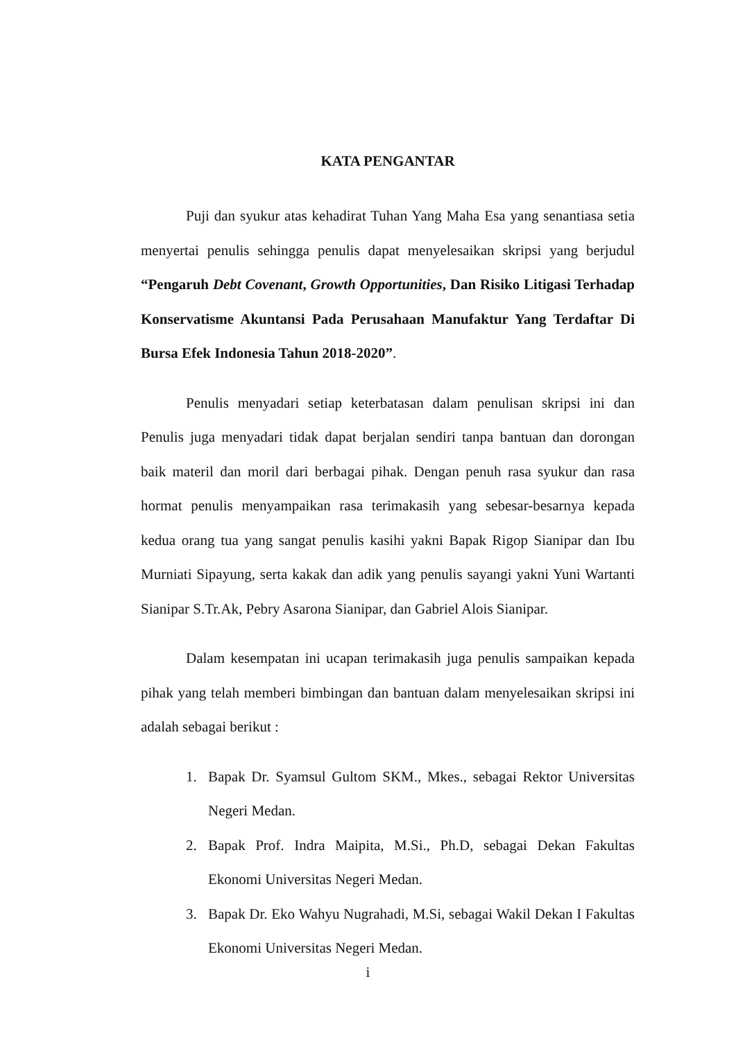KATA PENGANTAR
Puji dan syukur atas kehadirat Tuhan Yang Maha Esa yang senantiasa setia menyertai penulis sehingga penulis dapat menyelesaikan skripsi yang berjudul “Pengaruh Debt Covenant, Growth Opportunities, Dan Risiko Litigasi Terhadap Konservatisme Akuntansi Pada Perusahaan Manufaktur Yang Terdaftar Di Bursa Efek Indonesia Tahun 2018-2020”.
Penulis menyadari setiap keterbatasan dalam penulisan skripsi ini dan Penulis juga menyadari tidak dapat berjalan sendiri tanpa bantuan dan dorongan baik materil dan moril dari berbagai pihak. Dengan penuh rasa syukur dan rasa hormat penulis menyampaikan rasa terimakasih yang sebesar-besarnya kepada kedua orang tua yang sangat penulis kasihi yakni Bapak Rigop Sianipar dan Ibu Murniati Sipayung, serta kakak dan adik yang penulis sayangi yakni Yuni Wartanti Sianipar S.Tr.Ak, Pebry Asarona Sianipar, dan Gabriel Alois Sianipar.
Dalam kesempatan ini ucapan terimakasih juga penulis sampaikan kepada pihak yang telah memberi bimbingan dan bantuan dalam menyelesaikan skripsi ini adalah sebagai berikut :
1. Bapak Dr. Syamsul Gultom SKM., Mkes., sebagai Rektor Universitas Negeri Medan.
2. Bapak Prof. Indra Maipita, M.Si., Ph.D, sebagai Dekan Fakultas Ekonomi Universitas Negeri Medan.
3. Bapak Dr. Eko Wahyu Nugrahadi, M.Si, sebagai Wakil Dekan I Fakultas Ekonomi Universitas Negeri Medan.
i